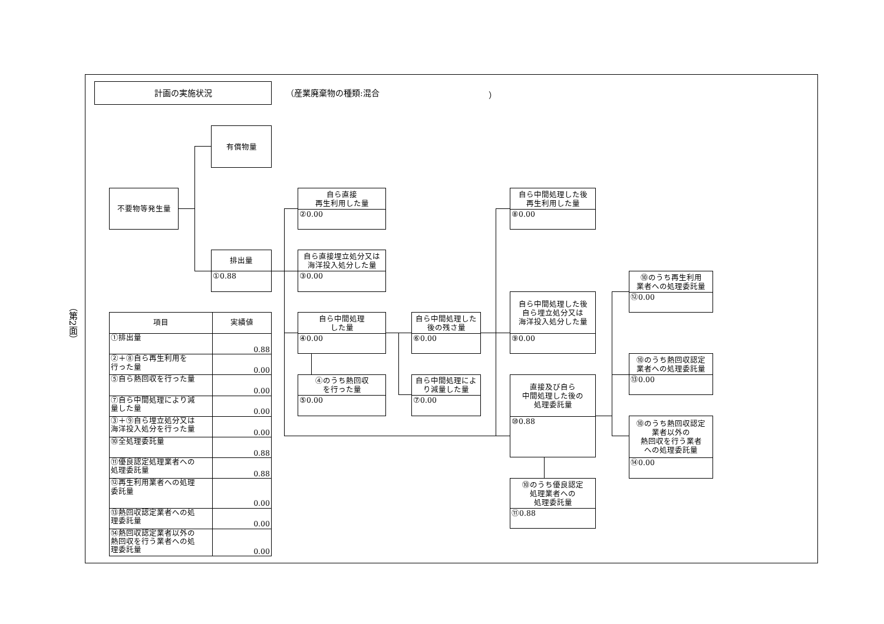（第2面）
計画の実施状況
（産業廃棄物の種類:混合
）
有償物量
不要物等発生量
排出量
①0.88
自ら直接
再生利用した量
②0.00
自ら直接埋立処分又は
海洋投入処分した量
③0.00
自ら中間処理
した量
④0.00
④のうち熱回収
を行った量
⑤0.00
自ら中間処理した
後の残さ量
⑥0.00
自ら中間処理によ
り減量した量
⑦0.00
自ら中間処理した後
再生利用した量
⑧0.00
自ら中間処理した後
自ら埋立処分又は
海洋投入処分した量
⑨0.00
直接及び自ら
中間処理した後の
処理委託量
⑩0.88
⑩のうち優良認定
処理業者への
処理委託量
⑪0.88
⑩のうち再生利用
業者への処理委託量
⑫0.00
⑩のうち熱回収認定
業者への処理委託量
⑬0.00
⑩のうち熱回収認定
業者以外の
熱回収を行う業者
への処理委託量
⑭0.00
| 項目 | 実績値 |
| --- | --- |
| ①排出量 | 0.88 |
| ②＋⑧自ら再生利用を 行った量 | 0.00 |
| ⑤自ら熱回収を行った量 | 0.00 |
| ⑦自ら中間処理により減 量した量 | 0.00 |
| ③＋⑨自ら埋立処分又は 海洋投入処分を行った量 | 0.00 |
| ⑩全処理委託量 | 0.88 |
| ⑪優良認定処理業者への 処理委託量 | 0.88 |
| ⑫再生利用業者への処理 委託量 | 0.00 |
| ⑬熱回収認定業者への処 理委託量 | 0.00 |
| ⑭熱回収認定業者以外の 熱回収を行う業者への処 理委託量 | 0.00 |